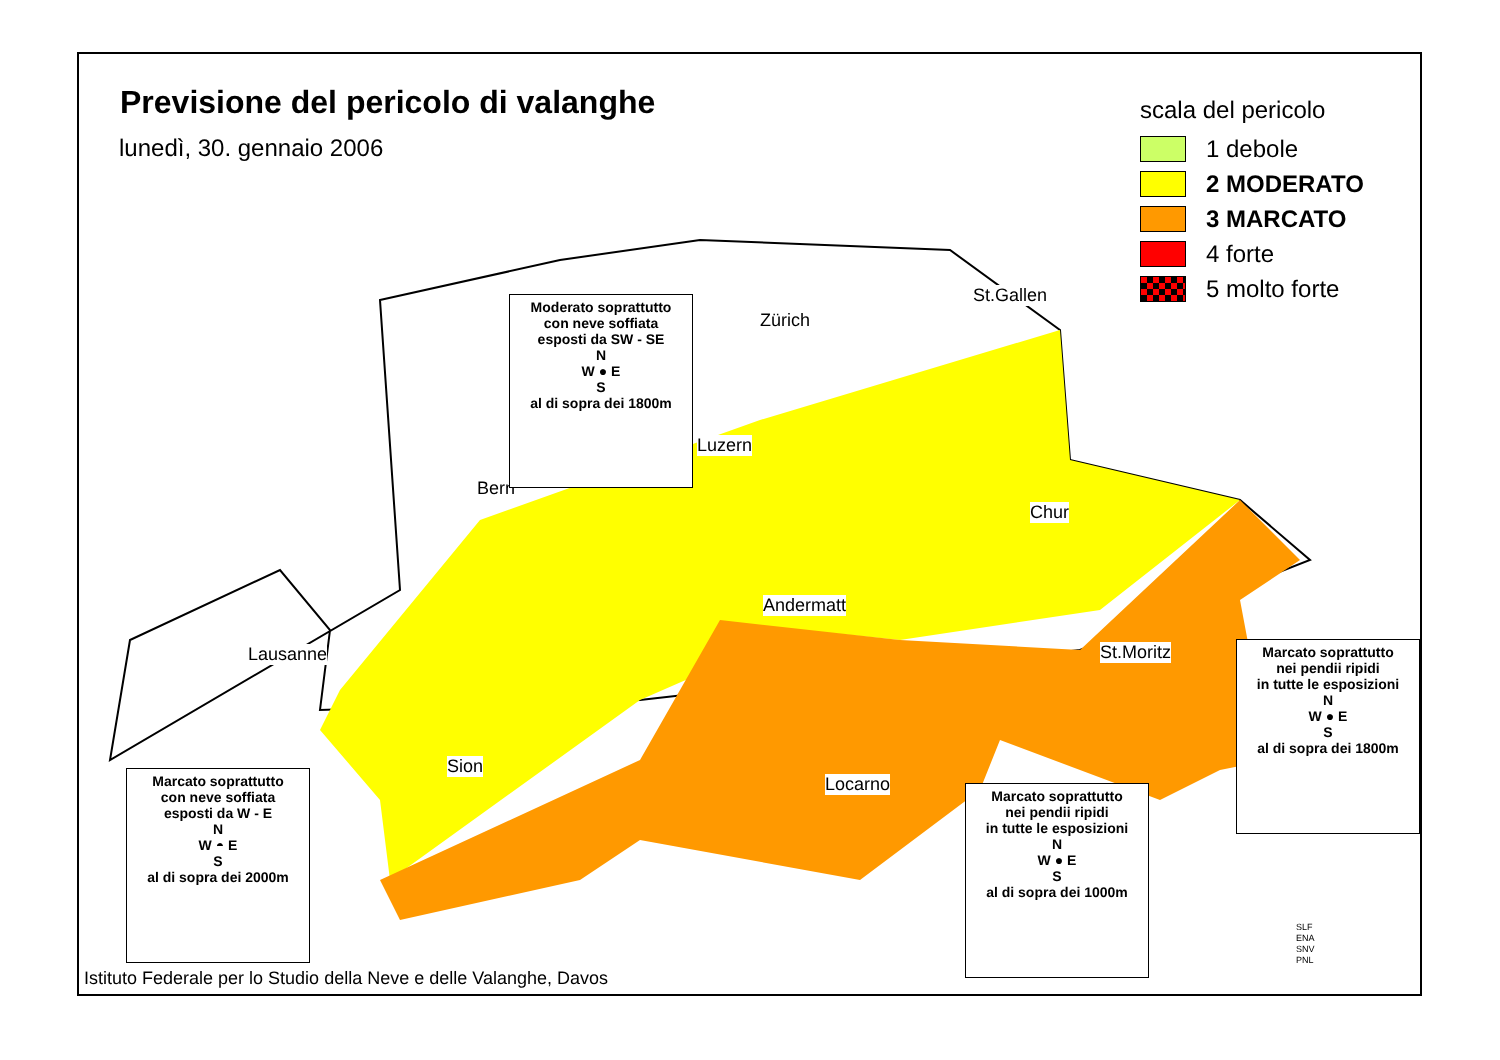Previsione del pericolo di valanghe
lunedì, 30. gennaio 2006
scala del pericolo
1 debole
2 MODERATO
3 MARCATO
4 forte
5 molto forte
Zürich
St.Gallen
Luzern
Bern
Chur
Andermatt
Lausanne St.Moritz
Sion
Locarno
Moderato soprattutto
con neve soffiata
esposti da SW - SE
N
W ● E
S
al di sopra dei 1800m
Marcato soprattutto
con neve soffiata
esposti da W - E
N
W ◓ E
S
al di sopra dei 2000m
Marcato soprattutto
nei pendii ripidi
in tutte le esposizioni
N
W ● E
S
al di sopra dei 1000m
Marcato soprattutto
nei pendii ripidi
in tutte le esposizioni
N
W ● E
S
al di sopra dei 1800m
SLF
ENA
SNV
PNL
Istituto Federale per lo Studio della Neve e delle Valanghe, Davos